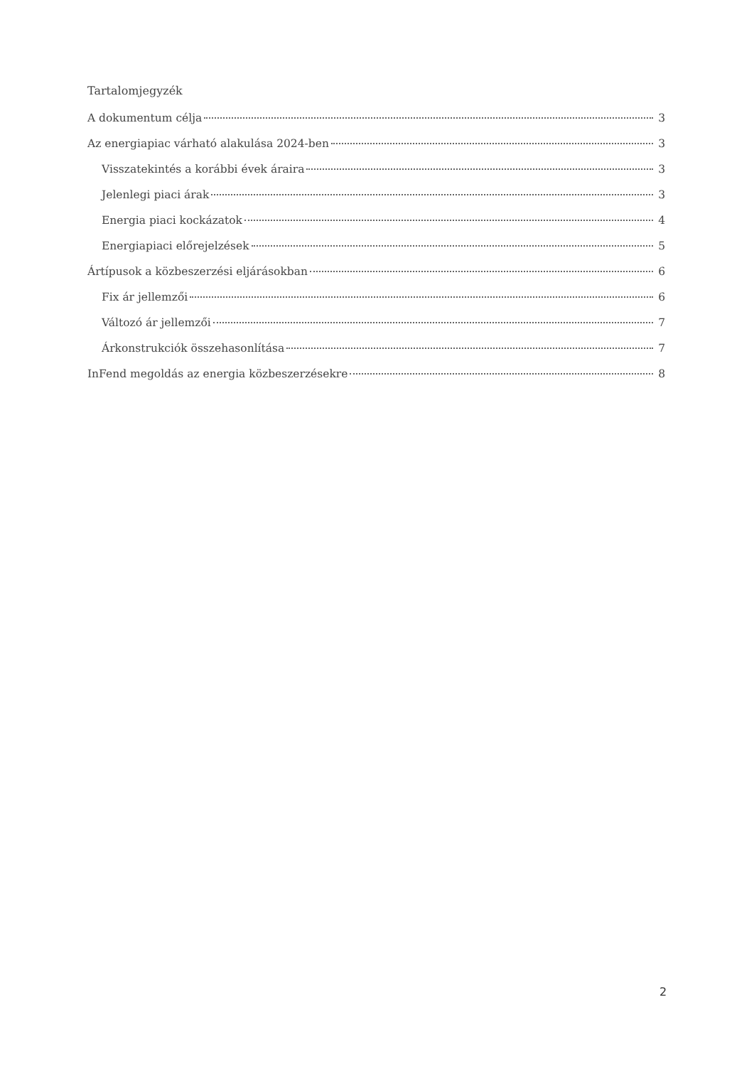Tartalomjegyzék
A dokumentum célja 3
Az energiapiac várható alakulása 2024-ben 3
Visszatekintés a korábbi évek áraira 3
Jelenlegi piaci árak 3
Energia piaci kockázatok 4
Energiapiaci előrejelzések 5
Ártípusok a közbeszerzési eljárásokban 6
Fix ár jellemzői 6
Változó ár jellemzői 7
Árkonstrukciók összehasonlítása 7
InFend megoldás az energia közbeszerzésekre 8
2